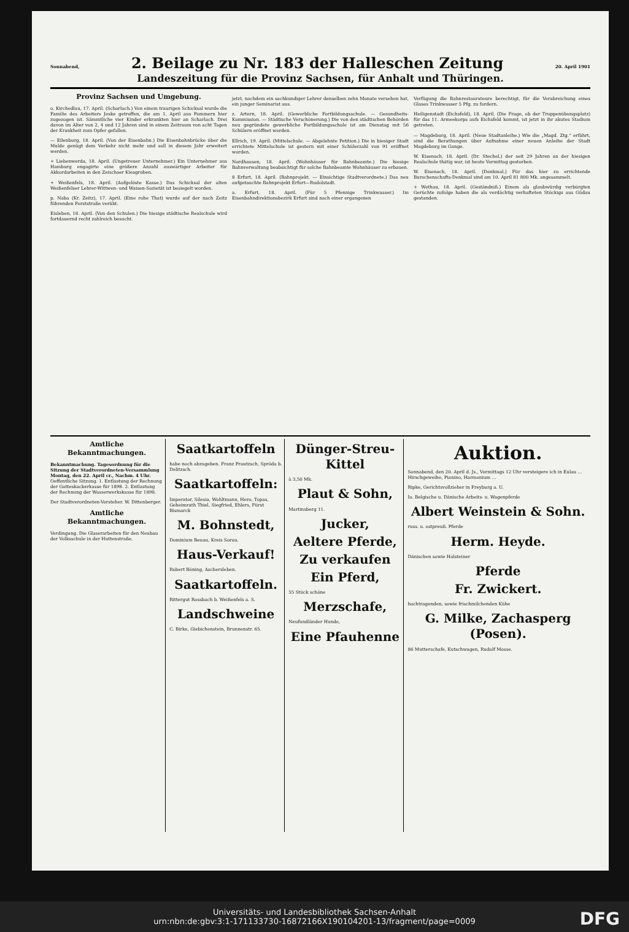Sonnabend, 2. Beilage zu Nr. 183 der Halleschen Zeitung 20. April 1901
Landeszeitung für die Provinz Sachsen, für Anhalt und Thüringen.
Provinz Sachsen und Umgebung.
o. Kirchedlau, 17. April. (Scharlach.) Von einem traurigen Schicksal wurde die Familie des Arbeiters Jeske getroffen, die am 1. April aus Pommern hier zugezogen ist. Sämmtliche vier Kinder erkrankten hier an Scharlach. Drei davon im Alter von 2, 4 und 12 Jahren sind in einem Zeitraum von acht Tagen der Krankheit zum Opfer gefallen.
— Eilenburg, 18. April. (Von der Eisenbahn.) Die Eisenbahnbrücke über die Mulde genügt dem Verkehr nicht mehr und soll in diesem Jahr erweitert werden.
+ Liebenwerda, 18. April. (Ungetreuer Unternehmer.) Ein Unternehmer aus Hamburg engagirte eine größere Anzahl auswärtiger Arbeiter für Akkordarbeiten in den Zeischaer Kiesgruben.
+ Weißenfels, 18. April. (Aufgelöste Kasse.) Das Schicksal der alten Weißenfelser Lehrer-Wittwen- und Waisen-Sozietät ist besiegelt worden.
p. Naba (Kr. Zeitz), 17. April. (Eine rohe That) wurde auf der nach Zeitz führenden Forststraße verübt.
Eisleben, 18. April. (Von den Schulen.) Die hiesige städtische Realschule wird fortdauernd recht zahlreich besucht.
jetzt, nachdem ein sachkundiger Lehrer denselben zehn Monate versehen hat, ein junger Seminarist aus.
z. Artern, 18. April. (Gewerbliche Fortbildungsschule. — Gesundheits-Kommission. — Städtische Verschönerung.) Die von den städtischen Behörden neu gegründete gewerbliche Fortbildungsschule ist am Dienstag mit 56 Schülern eröffnet worden.
Ellrich, 19. April. (Mittelschule. — Abgelehnte Petition.) Die in hiesiger Stadt errichtete Mittelschule ist gestern mit einer Schülerzahl von 91 eröffnet worden.
Nordhausen, 18. April. (Wohnhäuser für Bahnbeamte.) Die hiesige Bahnverwaltung beabsichtigt für solche Bahnbeamte Wohnhäuser zu erbauen.
8 Erfurt, 18. April. (Bahnprojekt. — Einsichtige Stadtverordnete.) Das neu aufgetauchte Bahnprojekt Erfurt—Rudolstadt.
a. Erfurt, 18. April. (Für 5 Pfennige Trinkwasser.) Im Eisenbahndirektionsbezirk Erfurt sind nach einer ergangenen
Verfügung die Bahnrestaurateure berechtigt, für die Verabreichung eines Glases Trinkwasser 5 Pfg. zu fordern.
Heiligenstadt (Eichsfeld), 18. April. (Die Frage, ob der Truppenübungsplatz) für das 11. Armeekorps aufs Eichsfeld kommt, ist jetzt in ihr akutes Stadium getreten.
— Magdeburg, 18. April. (Neue Stadtanleihe.) Wie die „Magd. Ztg.“ erfährt, sind die Berathungen über Aufnahme einer neuen Anleihe der Stadt Magdeburg im Gange.
W. Eisenach, 18. April. (Dr. Stechel,) der seit 29 Jahren an der hiesigen Realschule thätig war, ist heute Vormittag gestorben.
W. Eisenach, 18. April. (Denkmal.) Für das hier zu errichtende Burschenschafts-Denkmal sind am 10. April 81 800 Mk. angesammelt.
+ Wethau, 18. April. (Geständniß.) Einem als glaubwürdig verbürgten Gerüchte zufolge haben die als verdächtig verhafteten Stöckigs aus Güdau gestanden.
Amtliche Bekanntmachungen.
Bekanntmachung. Tagesordnung für die Sitzung der Stadtverordneten-Versammlung Montag, den 22. April cr., Nachm. 4 Uhr. Oeffentliche Sitzung. 1. Entlastung der Rechnung der Gotteskackerkasse für 1898. 2. Entlastung der Rechnung der Wasserwerkskasse für 1898.
Der Stadtverordneten-Vorsteher. W. Dittenberger.
Amtliche Bekanntmachungen.
Verdingung. Die Glaserarbeiten für den Neubau der Volksschule in der Huttenstraße.
Saatkartoffeln
habe noch abzugeben. Franz Prautzsch, Spröda b. Delitzsch.
Saatkartoffeln:
Imperator, Silesia, Wohltmann, Hero, Topas, Geheimrath Thiel, Siegfried, Ehlers, Fürst Bismarck
M. Bohnstedt,
Dominium Beuau, Kreis Sorau.
Haus-Verkauf!
Robert Böning, Aschersleben.
Saatkartoffeln.
Rittergut Rossbach b. Weißenfels a. S.
Landschweine
C. Birke, Giebichenstein, Brunnenstr. 65.
Dünger-Streu-Kittel
à 3,50 Mk.
Plaut & Sohn,
Martinsberg 11.
Jucker,
Aeltere Pferde,
Zu verkaufen
Ein Pferd,
55 Stück schöne
Merzschafe,
Neufundländer Hunde,
Eine Pfauhenne
Auktion.
Sonnabend, den 20. April d. Js., Vormittags 12 Uhr versteigere ich in Eulau ... Hirschgeweihe, Pianino, Harmonium ...
Ripke, Gerichtsvollzieher in Freyburg a. U.
Ia. Belgische u. Dänische Arbeits- u. Wagenpferde
Albert Weinstein & Sohn.
russ. u. ostpreuß. Pferde
Herm. Heyde.
Dänischen sowie Holsteiner
Pferde
Fr. Zwickert.
hochtragenden, sowie frischmilchenden Kühe
G. Milke, Zachasperg (Posen).
86 Mutterschafe, Kutschwagen, Rudolf Mosse.
Universitäts- und Landesbibliothek Sachsen-Anhalt
urn:nbn:de:gbv:3:1-171133730-16872166X190104201-13/fragment/page=0009
DFG